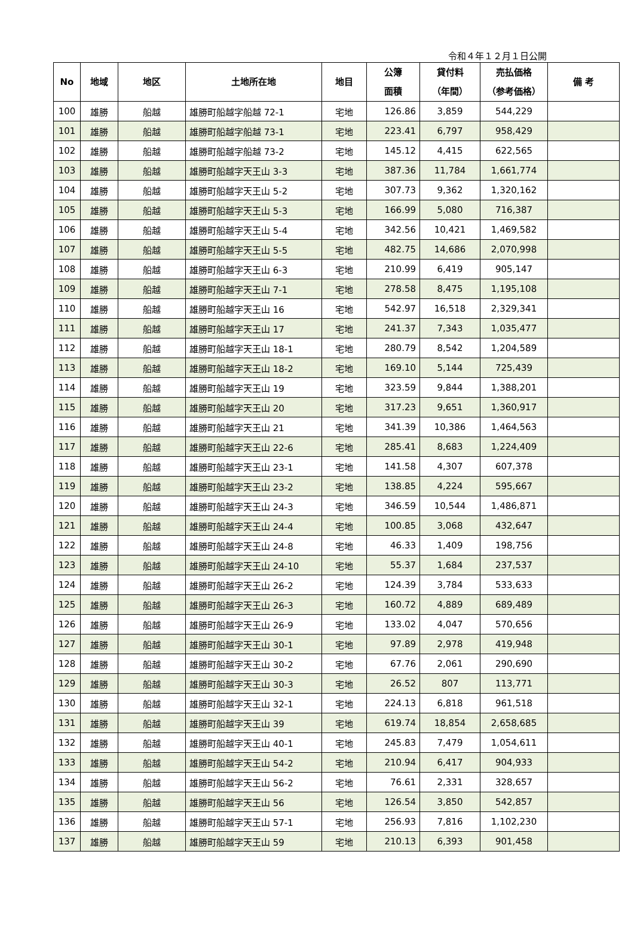令和４年１２月１日公開
| No | 地域 | 地区 | 土地所在地 | 地目 | 公簿 面積 | 貸付料 （年間） | 売払価格 （参考価格） | 備 考 |
| --- | --- | --- | --- | --- | --- | --- | --- | --- |
| 100 | 雄勝 | 船越 | 雄勝町船越字船越 72-1 | 宅地 | 126.86 | 3,859 | 544,229 | |
| 101 | 雄勝 | 船越 | 雄勝町船越字船越 73-1 | 宅地 | 223.41 | 6,797 | 958,429 | |
| 102 | 雄勝 | 船越 | 雄勝町船越字船越 73-2 | 宅地 | 145.12 | 4,415 | 622,565 | |
| 103 | 雄勝 | 船越 | 雄勝町船越字天王山 3-3 | 宅地 | 387.36 | 11,784 | 1,661,774 | |
| 104 | 雄勝 | 船越 | 雄勝町船越字天王山 5-2 | 宅地 | 307.73 | 9,362 | 1,320,162 | |
| 105 | 雄勝 | 船越 | 雄勝町船越字天王山 5-3 | 宅地 | 166.99 | 5,080 | 716,387 | |
| 106 | 雄勝 | 船越 | 雄勝町船越字天王山 5-4 | 宅地 | 342.56 | 10,421 | 1,469,582 | |
| 107 | 雄勝 | 船越 | 雄勝町船越字天王山 5-5 | 宅地 | 482.75 | 14,686 | 2,070,998 | |
| 108 | 雄勝 | 船越 | 雄勝町船越字天王山 6-3 | 宅地 | 210.99 | 6,419 | 905,147 | |
| 109 | 雄勝 | 船越 | 雄勝町船越字天王山 7-1 | 宅地 | 278.58 | 8,475 | 1,195,108 | |
| 110 | 雄勝 | 船越 | 雄勝町船越字天王山 16 | 宅地 | 542.97 | 16,518 | 2,329,341 | |
| 111 | 雄勝 | 船越 | 雄勝町船越字天王山 17 | 宅地 | 241.37 | 7,343 | 1,035,477 | |
| 112 | 雄勝 | 船越 | 雄勝町船越字天王山 18-1 | 宅地 | 280.79 | 8,542 | 1,204,589 | |
| 113 | 雄勝 | 船越 | 雄勝町船越字天王山 18-2 | 宅地 | 169.10 | 5,144 | 725,439 | |
| 114 | 雄勝 | 船越 | 雄勝町船越字天王山 19 | 宅地 | 323.59 | 9,844 | 1,388,201 | |
| 115 | 雄勝 | 船越 | 雄勝町船越字天王山 20 | 宅地 | 317.23 | 9,651 | 1,360,917 | |
| 116 | 雄勝 | 船越 | 雄勝町船越字天王山 21 | 宅地 | 341.39 | 10,386 | 1,464,563 | |
| 117 | 雄勝 | 船越 | 雄勝町船越字天王山 22-6 | 宅地 | 285.41 | 8,683 | 1,224,409 | |
| 118 | 雄勝 | 船越 | 雄勝町船越字天王山 23-1 | 宅地 | 141.58 | 4,307 | 607,378 | |
| 119 | 雄勝 | 船越 | 雄勝町船越字天王山 23-2 | 宅地 | 138.85 | 4,224 | 595,667 | |
| 120 | 雄勝 | 船越 | 雄勝町船越字天王山 24-3 | 宅地 | 346.59 | 10,544 | 1,486,871 | |
| 121 | 雄勝 | 船越 | 雄勝町船越字天王山 24-4 | 宅地 | 100.85 | 3,068 | 432,647 | |
| 122 | 雄勝 | 船越 | 雄勝町船越字天王山 24-8 | 宅地 | 46.33 | 1,409 | 198,756 | |
| 123 | 雄勝 | 船越 | 雄勝町船越字天王山 24-10 | 宅地 | 55.37 | 1,684 | 237,537 | |
| 124 | 雄勝 | 船越 | 雄勝町船越字天王山 26-2 | 宅地 | 124.39 | 3,784 | 533,633 | |
| 125 | 雄勝 | 船越 | 雄勝町船越字天王山 26-3 | 宅地 | 160.72 | 4,889 | 689,489 | |
| 126 | 雄勝 | 船越 | 雄勝町船越字天王山 26-9 | 宅地 | 133.02 | 4,047 | 570,656 | |
| 127 | 雄勝 | 船越 | 雄勝町船越字天王山 30-1 | 宅地 | 97.89 | 2,978 | 419,948 | |
| 128 | 雄勝 | 船越 | 雄勝町船越字天王山 30-2 | 宅地 | 67.76 | 2,061 | 290,690 | |
| 129 | 雄勝 | 船越 | 雄勝町船越字天王山 30-3 | 宅地 | 26.52 | 807 | 113,771 | |
| 130 | 雄勝 | 船越 | 雄勝町船越字天王山 32-1 | 宅地 | 224.13 | 6,818 | 961,518 | |
| 131 | 雄勝 | 船越 | 雄勝町船越字天王山 39 | 宅地 | 619.74 | 18,854 | 2,658,685 | |
| 132 | 雄勝 | 船越 | 雄勝町船越字天王山 40-1 | 宅地 | 245.83 | 7,479 | 1,054,611 | |
| 133 | 雄勝 | 船越 | 雄勝町船越字天王山 54-2 | 宅地 | 210.94 | 6,417 | 904,933 | |
| 134 | 雄勝 | 船越 | 雄勝町船越字天王山 56-2 | 宅地 | 76.61 | 2,331 | 328,657 | |
| 135 | 雄勝 | 船越 | 雄勝町船越字天王山 56 | 宅地 | 126.54 | 3,850 | 542,857 | |
| 136 | 雄勝 | 船越 | 雄勝町船越字天王山 57-1 | 宅地 | 256.93 | 7,816 | 1,102,230 | |
| 137 | 雄勝 | 船越 | 雄勝町船越字天王山 59 | 宅地 | 210.13 | 6,393 | 901,458 | |